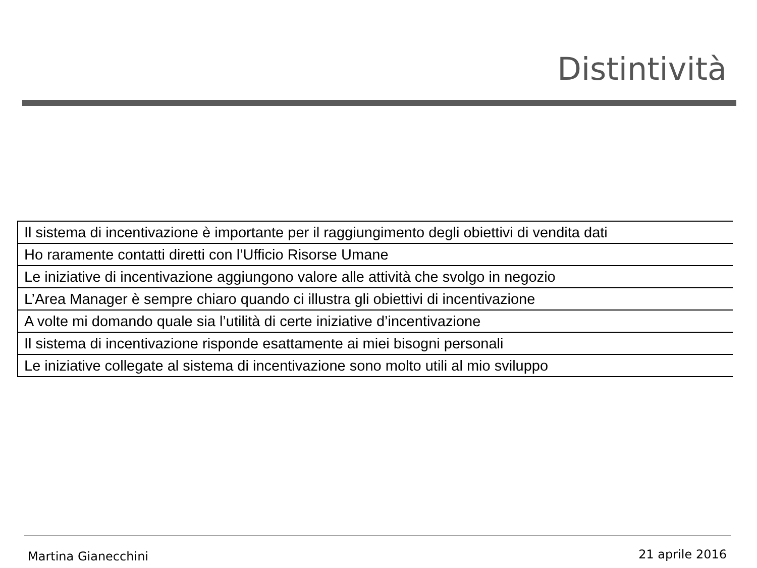Distintività
| Il sistema di incentivazione è importante per il raggiungimento degli obiettivi di vendita dati |
| Ho raramente contatti diretti con l’Ufficio Risorse Umane |
| Le iniziative di incentivazione aggiungono valore alle attività che svolgo in negozio |
| L’Area Manager è sempre chiaro quando ci illustra gli obiettivi di incentivazione |
| A volte mi domando quale sia l’utilità di certe iniziative d’incentivazione |
| Il sistema di incentivazione risponde esattamente ai miei bisogni personali |
| Le iniziative collegate al sistema di incentivazione sono molto utili al mio sviluppo |
Martina Gianecchini 21 aprile 2016